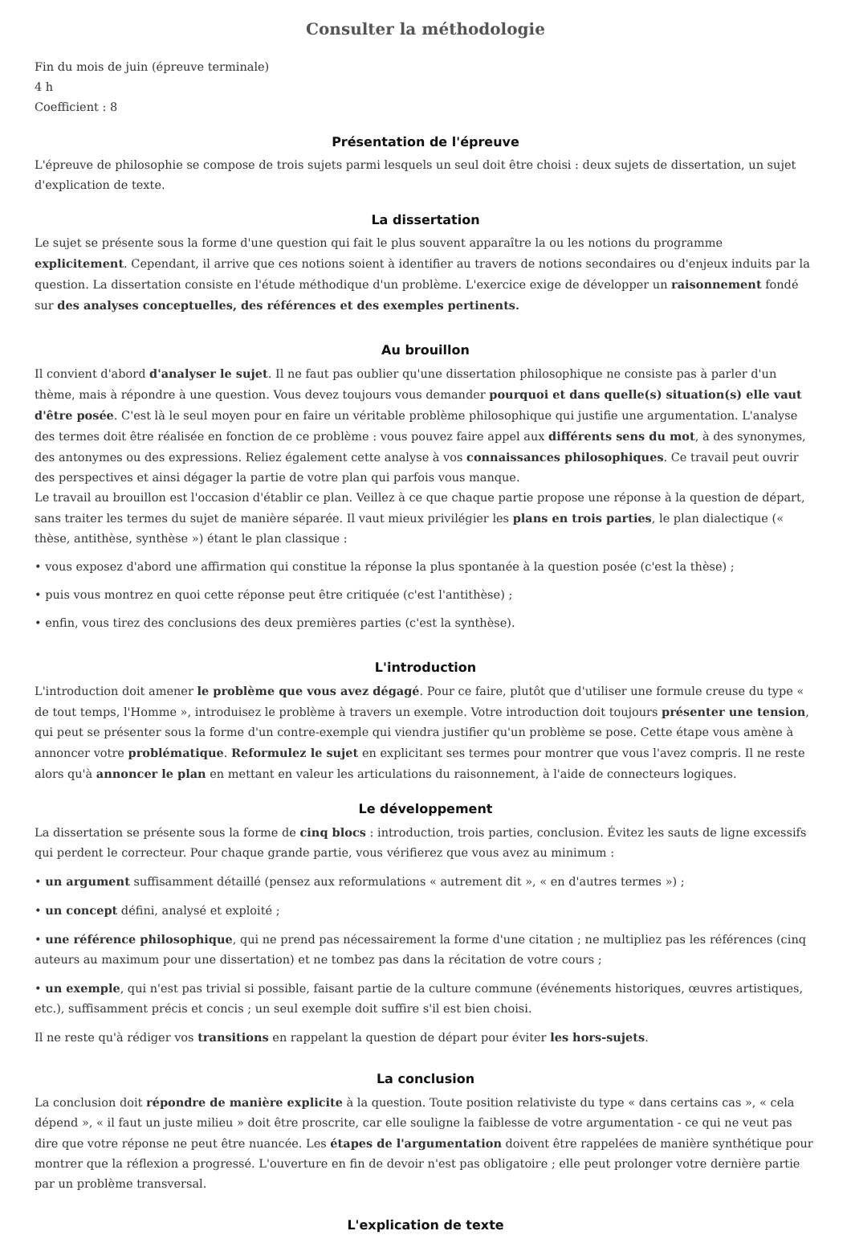Consulter la méthodologie
Fin du mois de juin (épreuve terminale)
4 h
Coefficient : 8
Présentation de l'épreuve
L'épreuve de philosophie se compose de trois sujets parmi lesquels un seul doit être choisi : deux sujets de dissertation, un sujet d'explication de texte.
La dissertation
Le sujet se présente sous la forme d'une question qui fait le plus souvent apparaître la ou les notions du programme explicitement. Cependant, il arrive que ces notions soient à identifier au travers de notions secondaires ou d'enjeux induits par la question. La dissertation consiste en l'étude méthodique d'un problème. L'exercice exige de développer un raisonnement fondé sur des analyses conceptuelles, des références et des exemples pertinents.
Au brouillon
Il convient d'abord d'analyser le sujet. Il ne faut pas oublier qu'une dissertation philosophique ne consiste pas à parler d'un thème, mais à répondre à une question. Vous devez toujours vous demander pourquoi et dans quelle(s) situation(s) elle vaut d'être posée. C'est là le seul moyen pour en faire un véritable problème philosophique qui justifie une argumentation. L'analyse des termes doit être réalisée en fonction de ce problème : vous pouvez faire appel aux différents sens du mot, à des synonymes, des antonymes ou des expressions. Reliez également cette analyse à vos connaissances philosophiques. Ce travail peut ouvrir des perspectives et ainsi dégager la partie de votre plan qui parfois vous manque.
Le travail au brouillon est l'occasion d'établir ce plan. Veillez à ce que chaque partie propose une réponse à la question de départ, sans traiter les termes du sujet de manière séparée. Il vaut mieux privilégier les plans en trois parties, le plan dialectique (« thèse, antithèse, synthèse ») étant le plan classique :
• vous exposez d'abord une affirmation qui constitue la réponse la plus spontanée à la question posée (c'est la thèse) ;
• puis vous montrez en quoi cette réponse peut être critiquée (c'est l'antithèse) ;
• enfin, vous tirez des conclusions des deux premières parties (c'est la synthèse).
L'introduction
L'introduction doit amener le problème que vous avez dégagé. Pour ce faire, plutôt que d'utiliser une formule creuse du type « de tout temps, l'Homme », introduisez le problème à travers un exemple. Votre introduction doit toujours présenter une tension, qui peut se présenter sous la forme d'un contre-exemple qui viendra justifier qu'un problème se pose. Cette étape vous amène à annoncer votre problématique. Reformulez le sujet en explicitant ses termes pour montrer que vous l'avez compris. Il ne reste alors qu'à annoncer le plan en mettant en valeur les articulations du raisonnement, à l'aide de connecteurs logiques.
Le développement
La dissertation se présente sous la forme de cinq blocs : introduction, trois parties, conclusion. Évitez les sauts de ligne excessifs qui perdent le correcteur. Pour chaque grande partie, vous vérifierez que vous avez au minimum :
• un argument suffisamment détaillé (pensez aux reformulations « autrement dit », « en d'autres termes ») ;
• un concept défini, analysé et exploité ;
• une référence philosophique, qui ne prend pas nécessairement la forme d'une citation ; ne multipliez pas les références (cinq auteurs au maximum pour une dissertation) et ne tombez pas dans la récitation de votre cours ;
• un exemple, qui n'est pas trivial si possible, faisant partie de la culture commune (événements historiques, œuvres artistiques, etc.), suffisamment précis et concis ; un seul exemple doit suffire s'il est bien choisi.
Il ne reste qu'à rédiger vos transitions en rappelant la question de départ pour éviter les hors-sujets.
La conclusion
La conclusion doit répondre de manière explicite à la question. Toute position relativiste du type « dans certains cas », « cela dépend », « il faut un juste milieu » doit être proscrite, car elle souligne la faiblesse de votre argumentation - ce qui ne veut pas dire que votre réponse ne peut être nuancée. Les étapes de l'argumentation doivent être rappelées de manière synthétique pour montrer que la réflexion a progressé. L'ouverture en fin de devoir n'est pas obligatoire ; elle peut prolonger votre dernière partie par un problème transversal.
L'explication de texte